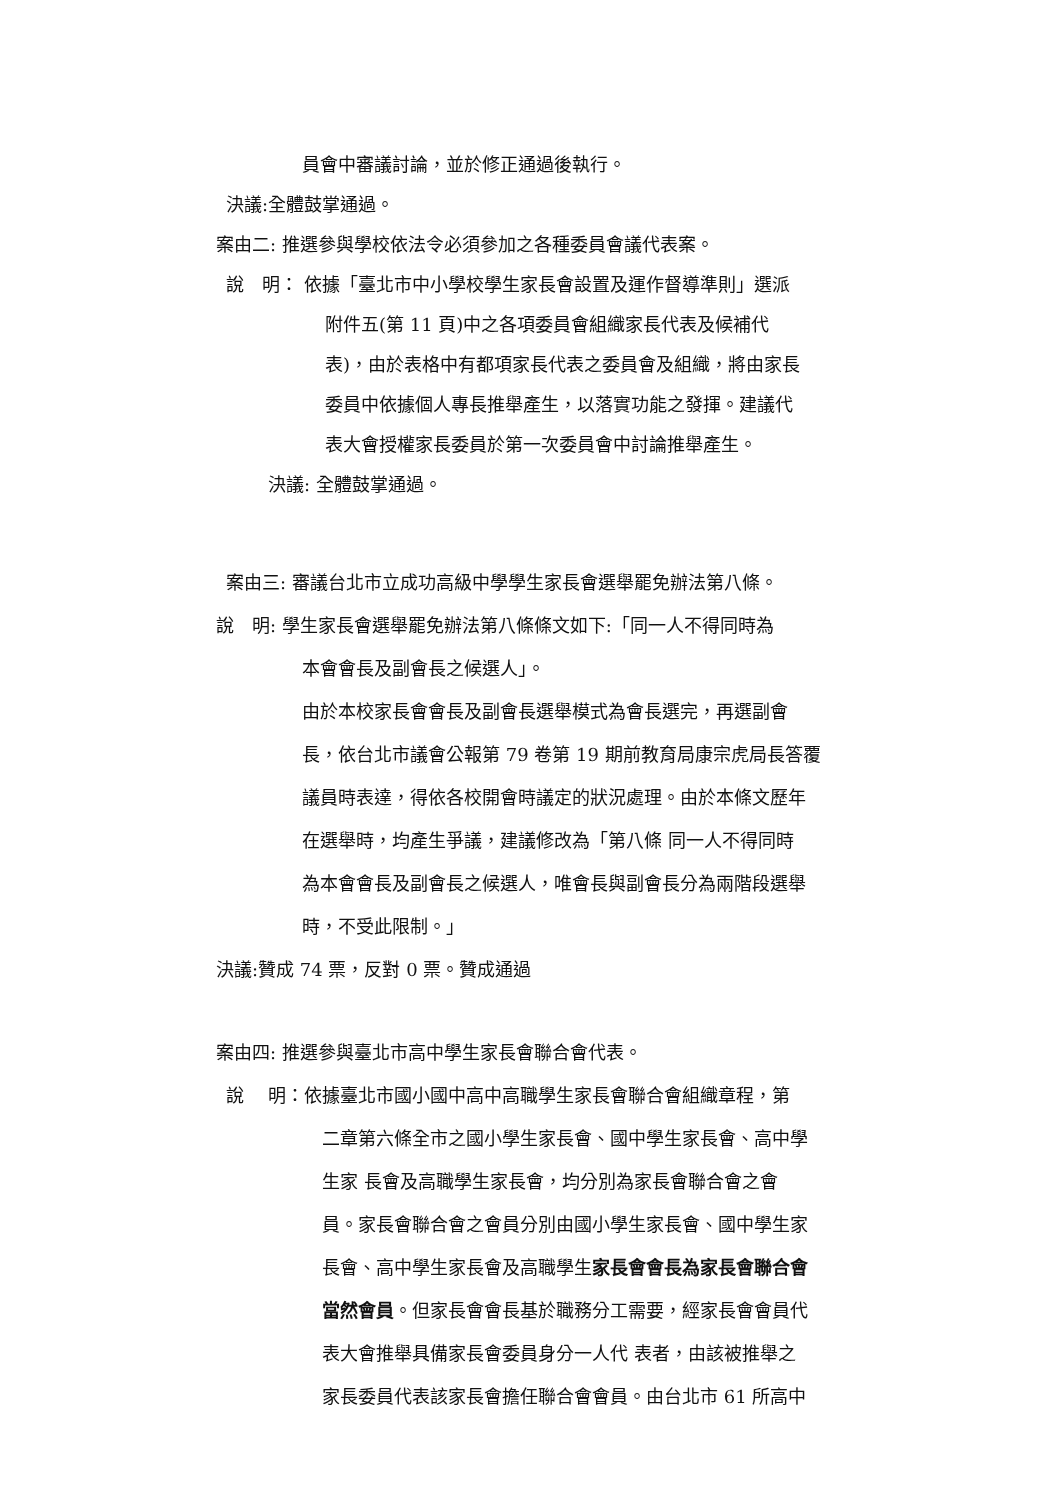員會中審議討論，並於修正通過後執行。
決議:全體鼓掌通過。
案由二: 推選參與學校依法令必須參加之各種委員會議代表案。
說　明： 依據「臺北市中小學校學生家長會設置及運作督導準則」選派
附件五(第 11 頁)中之各項委員會組織家長代表及候補代
表)，由於表格中有都項家長代表之委員會及組織，將由家長
委員中依據個人專長推舉產生，以落實功能之發揮。建議代
表大會授權家長委員於第一次委員會中討論推舉產生。
決議: 全體鼓掌通過。
案由三: 審議台北市立成功高級中學學生家長會選舉罷免辦法第八條。
說　明: 學生家長會選舉罷免辦法第八條條文如下:「同一人不得同時為
本會會長及副會長之候選人」。
由於本校家長會會長及副會長選舉模式為會長選完，再選副會
長，依台北市議會公報第 79 卷第 19 期前教育局康宗虎局長答覆
議員時表達，得依各校開會時議定的狀況處理。由於本條文歷年
在選舉時，均產生爭議，建議修改為「第八條 同一人不得同時
為本會會長及副會長之候選人，唯會長與副會長分為兩階段選舉
時，不受此限制。」
決議:贊成 74 票，反對 0 票。贊成通過
案由四: 推選參與臺北市高中學生家長會聯合會代表。
說　 明：依據臺北市國小國中高中高職學生家長會聯合會組織章程，第
二章第六條全市之國小學生家長會、國中學生家長會、高中學
生家 長會及高職學生家長會，均分別為家長會聯合會之會
員。家長會聯合會之會員分別由國小學生家長會、國中學生家
長會、高中學生家長會及高職學生家長會會長為家長會聯合會
當然會員。但家長會會長基於職務分工需要，經家長會會員代
表大會推舉具備家長會委員身分一人代 表者，由該被推舉之
家長委員代表該家長會擔任聯合會會員。由台北市 61 所高中